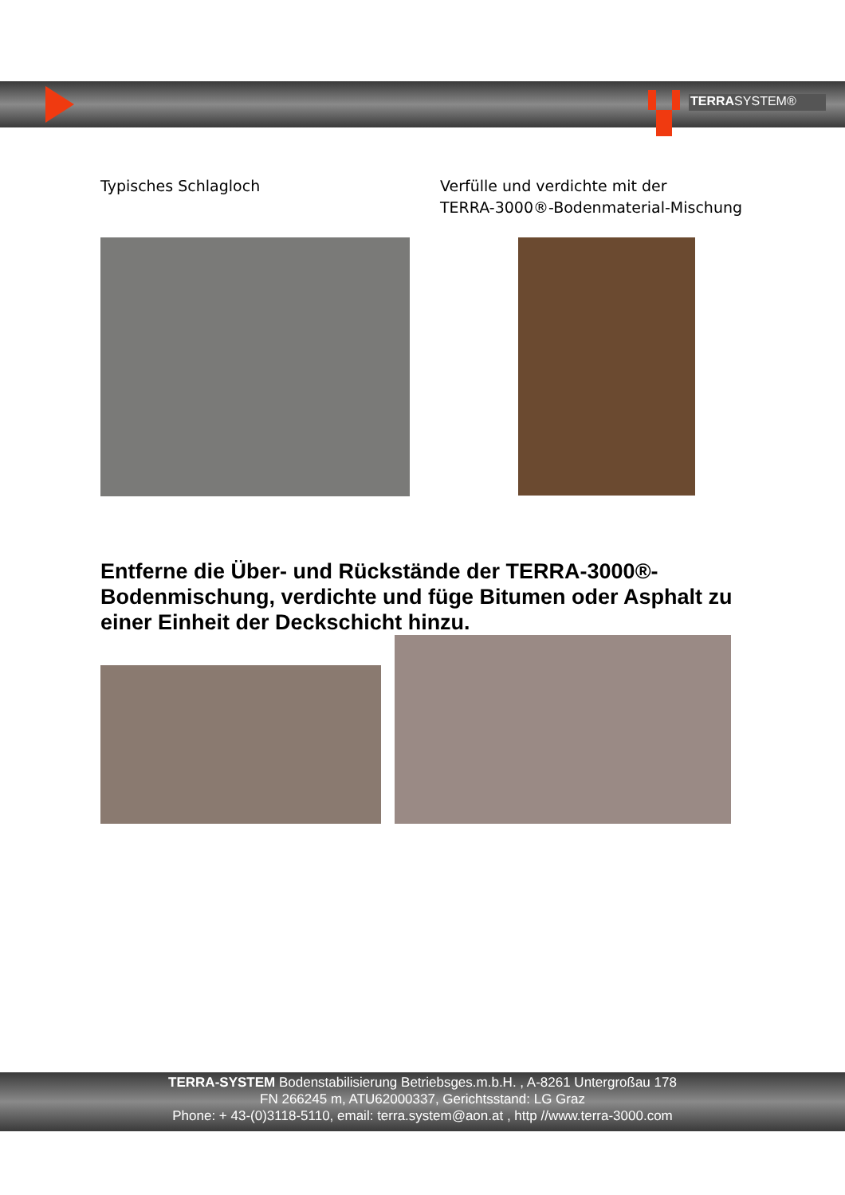TERRASYSTEM®
Typisches Schlagloch Verfülle und verdichte mit der
TERRA-3000®-Bodenmaterial-Mischung
Entferne die Über- und Rückstände der TERRA-3000®-Bodenmischung, verdichte und füge Bitumen oder Asphalt zu einer Einheit der Deckschicht hinzu.
TERRA-SYSTEM Bodenstabilisierung Betriebsges.m.b.H. , A-8261 Untergroßau 178
FN 266245 m, ATU62000337, Gerichtsstand: LG Graz
Phone: + 43-(0)3118-5110, email: terra.system@aon.at , http //www.terra-3000.com